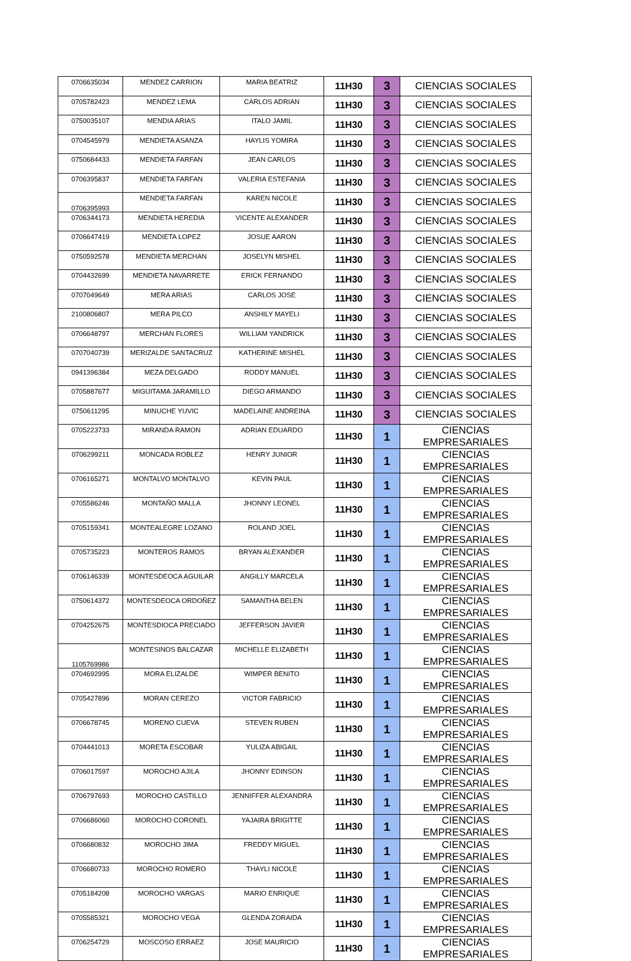| 0706635034 | MENDEZ CARRION | MARIA BEATRIZ | 11H30 | 3 | CIENCIAS SOCIALES |
| 0705782423 | MENDEZ LEMA | CARLOS ADRIAN | 11H30 | 3 | CIENCIAS SOCIALES |
| 0750035107 | MENDIA ARIAS | ITALO JAMIL | 11H30 | 3 | CIENCIAS SOCIALES |
| 0704545979 | MENDIETA ASANZA | HAYLIS YOMIRA | 11H30 | 3 | CIENCIAS SOCIALES |
| 0750684433 | MENDIETA FARFAN | JEAN CARLOS | 11H30 | 3 | CIENCIAS SOCIALES |
| 0706395837 | MENDIETA FARFAN | VALERIA ESTEFANIA | 11H30 | 3 | CIENCIAS SOCIALES |
| 0706395993 | MENDIETA FARFAN | KAREN NICOLE | 11H30 | 3 | CIENCIAS SOCIALES |
| 0706344173 | MENDIETA HEREDIA | VICENTE ALEXANDER | 11H30 | 3 | CIENCIAS SOCIALES |
| 0706647419 | MENDIETA LOPEZ | JOSUE AARON | 11H30 | 3 | CIENCIAS SOCIALES |
| 0750592578 | MENDIETA MERCHAN | JOSELYN MISHEL | 11H30 | 3 | CIENCIAS SOCIALES |
| 0704432699 | MENDIETA NAVARRETE | ERICK FERNANDO | 11H30 | 3 | CIENCIAS SOCIALES |
| 0707049649 | MERA ARIAS | CARLOS JOSE | 11H30 | 3 | CIENCIAS SOCIALES |
| 2100806807 | MERA PILCO | ANSHILY MAYELI | 11H30 | 3 | CIENCIAS SOCIALES |
| 0706648797 | MERCHAN FLORES | WILLIAM YANDRICK | 11H30 | 3 | CIENCIAS SOCIALES |
| 0707040739 | MERIZALDE SANTACRUZ | KATHERINE MISHEL | 11H30 | 3 | CIENCIAS SOCIALES |
| 0941396384 | MEZA DELGADO | RODDY MANUEL | 11H30 | 3 | CIENCIAS SOCIALES |
| 0705887677 | MIGUITAMA JARAMILLO | DIEGO ARMANDO | 11H30 | 3 | CIENCIAS SOCIALES |
| 0750611295 | MINUCHE YUVIC | MADELAINE ANDREINA | 11H30 | 3 | CIENCIAS SOCIALES |
| 0705223733 | MIRANDA RAMON | ADRIAN EDUARDO | 11H30 | 1 | CIENCIAS EMPRESARIALES |
| 0706299211 | MONCADA ROBLEZ | HENRY JUNIOR | 11H30 | 1 | CIENCIAS EMPRESARIALES |
| 0706165271 | MONTALVO MONTALVO | KEVIN PAUL | 11H30 | 1 | CIENCIAS EMPRESARIALES |
| 0705586246 | MONTAÑO MALLA | JHONNY LEONEL | 11H30 | 1 | CIENCIAS EMPRESARIALES |
| 0705159341 | MONTEALEGRE LOZANO | ROLAND JOEL | 11H30 | 1 | CIENCIAS EMPRESARIALES |
| 0705735223 | MONTEROS RAMOS | BRYAN ALEXANDER | 11H30 | 1 | CIENCIAS EMPRESARIALES |
| 0706146339 | MONTESDEOCA AGUILAR | ANGILLY MARCELA | 11H30 | 1 | CIENCIAS EMPRESARIALES |
| 0750614372 | MONTESDEOCA ORDOÑEZ | SAMANTHA BELEN | 11H30 | 1 | CIENCIAS EMPRESARIALES |
| 0704252675 | MONTESDIOCA PRECIADO | JEFFERSON JAVIER | 11H30 | 1 | CIENCIAS EMPRESARIALES |
| 1105769986 | MONTESINOS BALCAZAR | MICHELLE ELIZABETH | 11H30 | 1 | CIENCIAS EMPRESARIALES |
| 0704692995 | MORA ELIZALDE | WIMPER BENITO | 11H30 | 1 | CIENCIAS EMPRESARIALES |
| 0705427896 | MORAN CEREZO | VICTOR FABRICIO | 11H30 | 1 | CIENCIAS EMPRESARIALES |
| 0706678745 | MORENO CUEVA | STEVEN RUBEN | 11H30 | 1 | CIENCIAS EMPRESARIALES |
| 0704441013 | MORETA ESCOBAR | YULIZA ABIGAIL | 11H30 | 1 | CIENCIAS EMPRESARIALES |
| 0706017597 | MOROCHO AJILA | JHONNY EDINSON | 11H30 | 1 | CIENCIAS EMPRESARIALES |
| 0706797693 | MOROCHO CASTILLO | JENNIFFER ALEXANDRA | 11H30 | 1 | CIENCIAS EMPRESARIALES |
| 0706686060 | MOROCHO CORONEL | YAJAIRA BRIGITTE | 11H30 | 1 | CIENCIAS EMPRESARIALES |
| 0706680832 | MOROCHO JIMA | FREDDY MIGUEL | 11H30 | 1 | CIENCIAS EMPRESARIALES |
| 0706680733 | MOROCHO ROMERO | THAYLI NICOLE | 11H30 | 1 | CIENCIAS EMPRESARIALES |
| 0705184208 | MOROCHO VARGAS | MARIO ENRIQUE | 11H30 | 1 | CIENCIAS EMPRESARIALES |
| 0705585321 | MOROCHO VEGA | GLENDA ZORAIDA | 11H30 | 1 | CIENCIAS EMPRESARIALES |
| 0706254729 | MOSCOSO ERRAEZ | JOSE MAURICIO | 11H30 | 1 | CIENCIAS EMPRESARIALES |